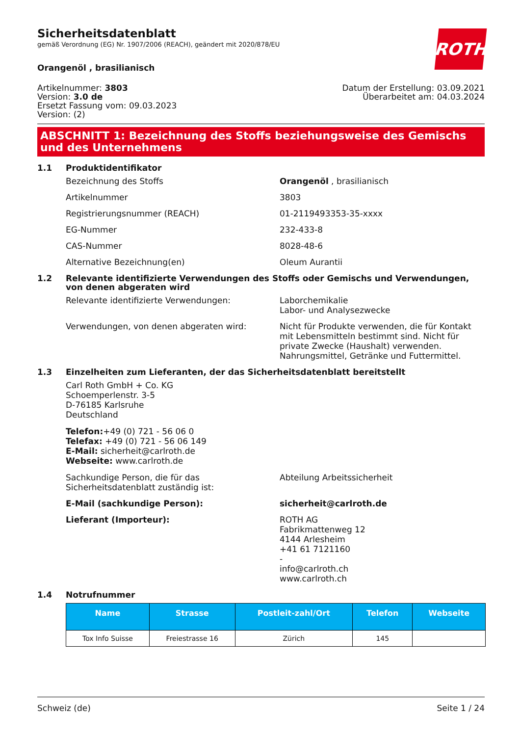ROTH
Sicherheitsdatenblatt
gemäß Verordnung (EG) Nr. 1907/2006 (REACH), geändert mit 2020/878/EU
Orangenöl , brasilianisch
Artikelnummer: 3803
Version: 3.0 de
Ersetzt Fassung vom: 09.03.2023
Version: (2)
Datum der Erstellung: 03.09.2021
Überarbeitet am: 04.03.2024
ABSCHNITT 1: Bezeichnung des Stoffs beziehungsweise des Gemischs und des Unternehmens
1.1 Produktidentifikator
Bezeichnung des Stoffs Orangenöl , brasilianisch
Artikelnummer 3803
Registrierungsnummer (REACH) 01-2119493353-35-xxxx
EG-Nummer 232-433-8
CAS-Nummer 8028-48-6
Alternative Bezeichnung(en) Oleum Aurantii
1.2 Relevante identifizierte Verwendungen des Stoffs oder Gemischs und Verwendungen, von denen abgeraten wird
Relevante identifizierte Verwendungen: Laborchemikalie
Labor- und Analysezwecke
Verwendungen, von denen abgeraten wird: Nicht für Produkte verwenden, die für Kontakt mit Lebensmitteln bestimmt sind. Nicht für private Zwecke (Haushalt) verwenden. Nahrungsmittel, Getränke und Futtermittel.
1.3 Einzelheiten zum Lieferanten, der das Sicherheitsdatenblatt bereitstellt
Carl Roth GmbH + Co. KG
Schoemperlenstr. 3-5
D-76185 Karlsruhe
Deutschland
Telefon:+49 (0) 721 - 56 06 0
Telefax: +49 (0) 721 - 56 06 149
E-Mail: sicherheit@carlroth.de
Webseite: www.carlroth.de
Sachkundige Person, die für das Sicherheitsdatenblatt zuständig ist:
Abteilung Arbeitssicherheit
E-Mail (sachkundige Person): sicherheit@carlroth.de
Lieferant (Importeur): ROTH AG
Fabrikmattenweg 12
4144 Arlesheim
+41 61 7121160
-
info@carlroth.ch
www.carlroth.ch
1.4 Notrufnummer
| Name | Strasse | Postleit-zahl/Ort | Telefon | Webseite |
| --- | --- | --- | --- | --- |
| Tox Info Suisse | Freiestrasse 16 | Zürich | 145 | |
Schweiz (de) Seite 1 / 24